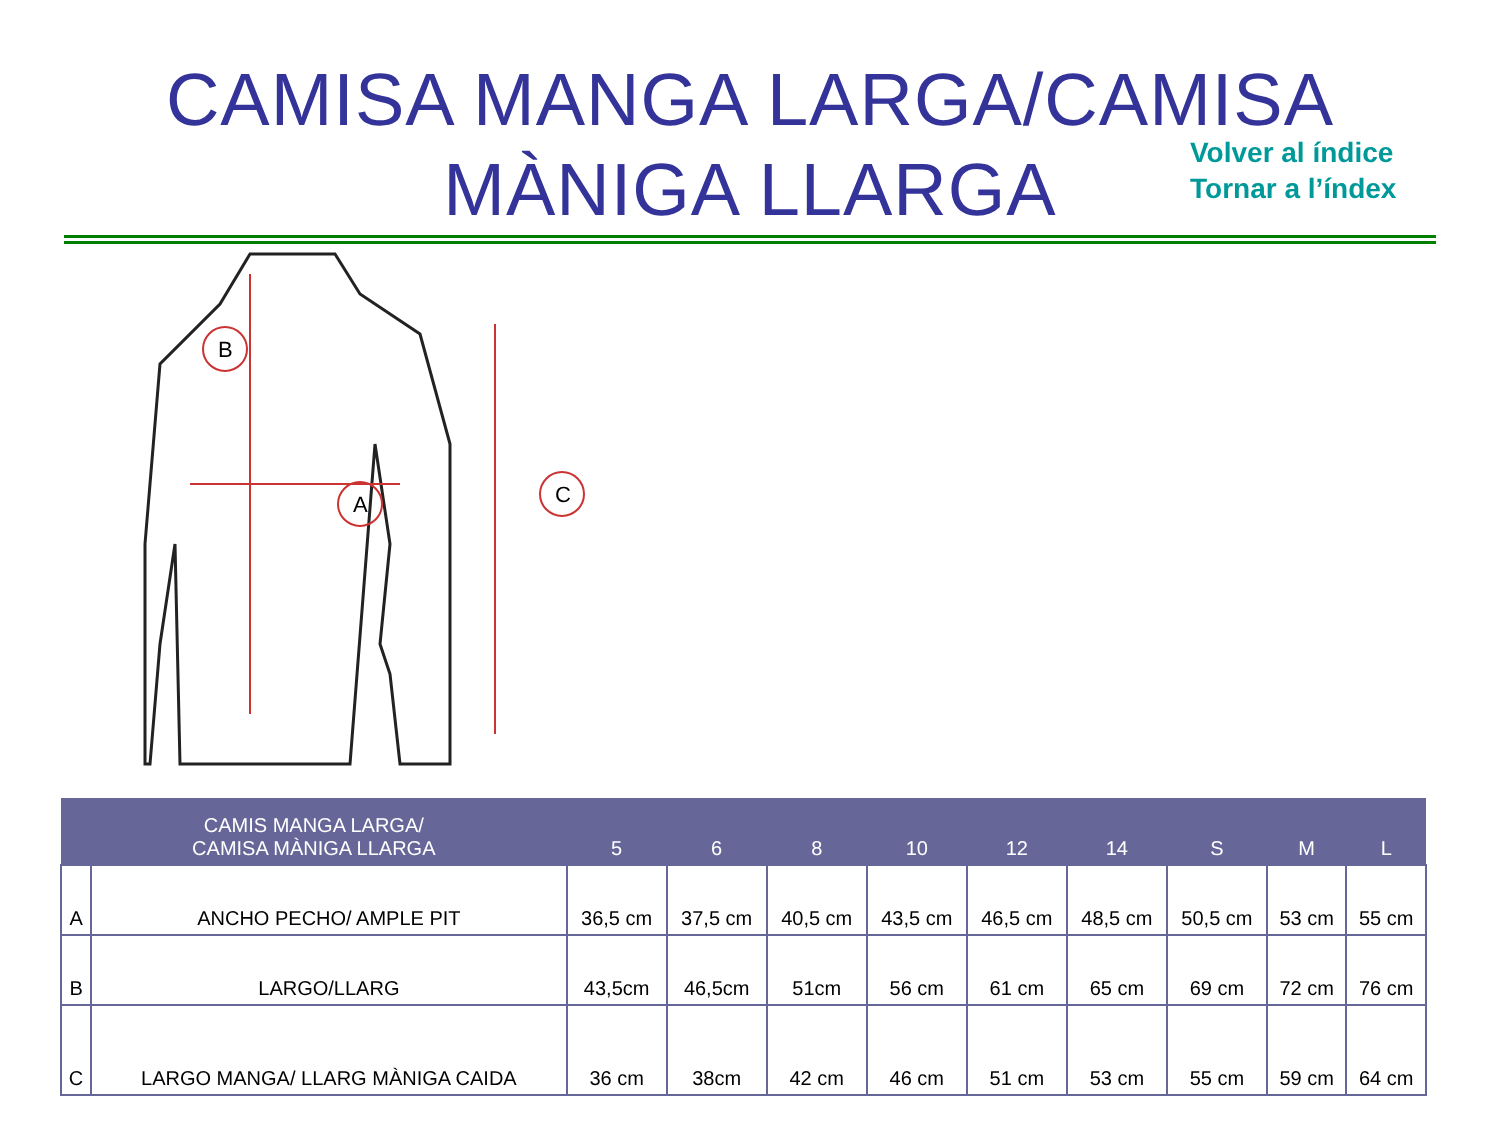CAMISA MANGA LARGA/CAMISA
MÀNIGA LLARGA
Volver al índice
Tornar a l’índex
B
A
C
| CAMIS MANGA LARGA/ CAMISA MÀNIGA LLARGA | | 5 | 6 | 8 | 10 | 12 | 14 | S | M | L |
| --- | --- | --- | --- | --- | --- | --- | --- | --- | --- | --- |
| A | ANCHO PECHO/ AMPLE PIT | 36,5 cm | 37,5 cm | 40,5 cm | 43,5 cm | 46,5 cm | 48,5 cm | 50,5 cm | 53 cm | 55 cm |
| B | LARGO/LLARG | 43,5cm | 46,5cm | 51cm | 56 cm | 61 cm | 65 cm | 69 cm | 72 cm | 76 cm |
| C | LARGO MANGA/ LLARG MÀNIGA CAIDA | 36 cm | 38cm | 42 cm | 46 cm | 51 cm | 53 cm | 55 cm | 59 cm | 64 cm |